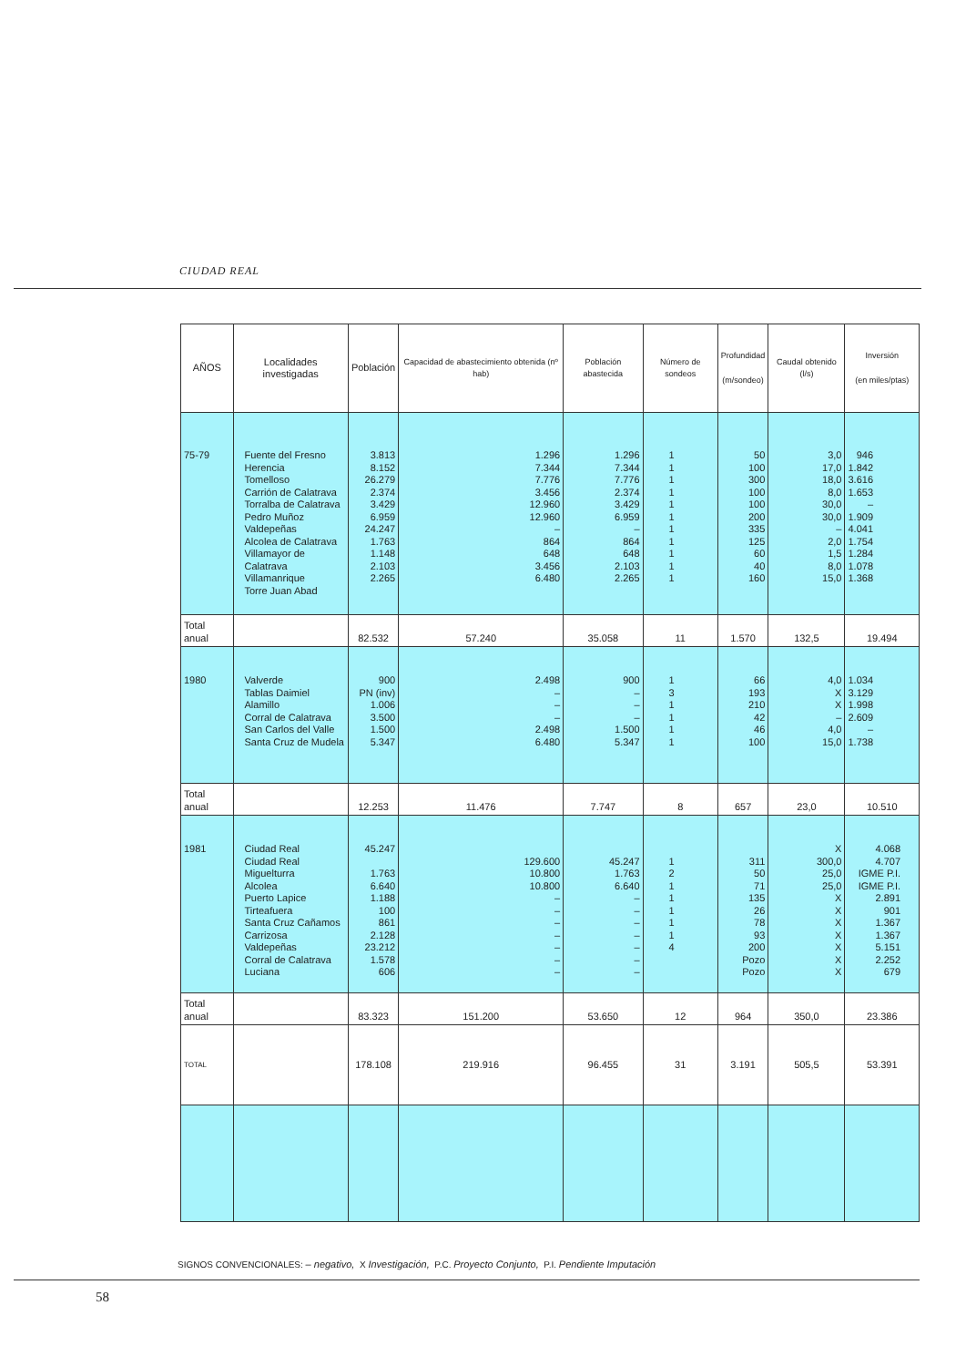CIUDAD REAL
| AÑOS | Localidades investigadas | Población | Capacidad de abastecimiento obtenida (nº hab) | Población abastecida | Número de sondeos | Profundidad (m/sondeo) | Caudal obtenido (l/s) | Inversión (en miles/ptas) |
| --- | --- | --- | --- | --- | --- | --- | --- | --- |
| 75-79 | Fuente del Fresno Herencia Tomelloso Carrión de Calatrava Torralba de Calatrava Pedro Muñoz Valdepeñas Alcolea de Calatrava Villamayor de Calatrava Villamanrique Torre Juan Abad | 3.813 8.152 26.279 2.374 3.429 6.959 24.247 1.763 1.148 2.103 2.265 | 1.296 7.344 7.776 3.456 12.960 12.960 – 864 648 3.456 6.480 | 1.296 7.344 7.776 2.374 3.429 6.959 – 864 648 2.103 2.265 | 1 1 1 1 1 1 1 1 1 1 1 | 50 100 300 100 100 200 335 125 60 40 160 | 3,0 17,0 18,0 8,0 30,0 30,0 – 2,0 1,5 8,0 15,0 | 946 1.842 3.616 1.653 – 1.909 4.041 1.754 1.284 1.078 1.368 |
| Total anual | | 82.532 | 57.240 | 35.058 | 11 | 1.570 | 132,5 | 19.494 |
| 1980 | Valverde Tablas Daimiel Alamillo Corral de Calatrava San Carlos del Valle Santa Cruz de Mudela | 900 PN (inv) 1.006 3.500 1.500 5.347 | 2.498 – – – 2.498 6.480 | 900 – – – 1.500 5.347 | 1 3 1 1 1 1 | 66 193 210 42 46 100 | 4,0 X X – 4,0 15,0 | 1.034 3.129 1.998 2.609 – 1.738 |
| Total anual | | 12.253 | 11.476 | 7.747 | 8 | 657 | 23,0 | 10.510 |
| 1981 | Ciudad Real Ciudad Real Miguelturra Alcolea Puerto Lapice Tirteafuera Santa Cruz Cañamos Carrizosa Valdepeñas Corral de Calatrava Luciana | 45.247 1.763 6.640 1.188 100 861 2.128 23.212 1.578 606 | 129.600 10.800 10.800 – – – – – – – | 45.247 1.763 6.640 – – – – – – – | 1 2 1 1 1 1 1 4 | 311 50 71 135 26 78 93 200 Pozo Pozo | X 300,0 25,0 25,0 X X X X X X X | 4.068 4.707 IGME P.I. IGME P.I. 2.891 901 1.367 1.367 5.151 2.252 679 |
| Total anual | | 83.323 | 151.200 | 53.650 | 12 | 964 | 350,0 | 23.386 |
| TOTAL | | 178.108 | 219.916 | 96.455 | 31 | 3.191 | 505,5 | 53.391 |
SIGNOS CONVENCIONALES: – negativo, X Investigación, P.C. Proyecto Conjunto, P.I. Pendiente Imputación
58